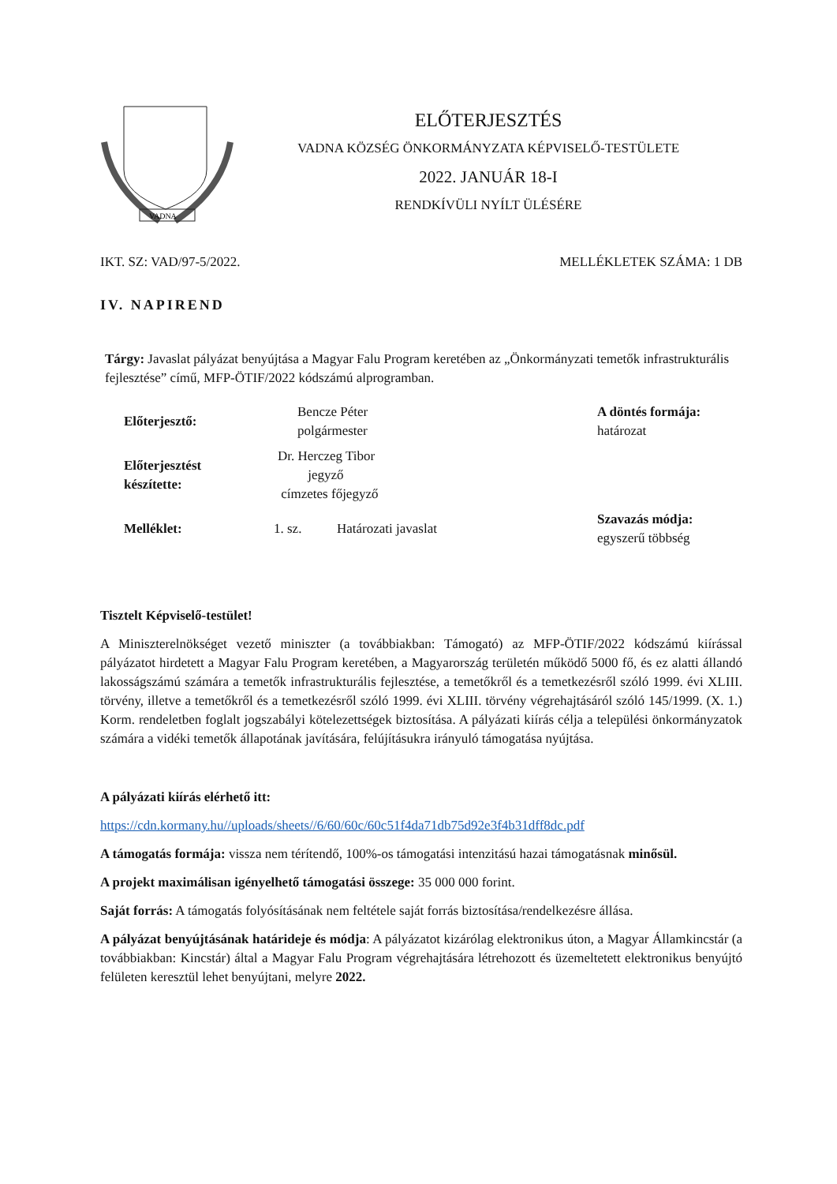VADNA
ELŐTERJESZTÉS
VADNA KÖZSÉG ÖNKORMÁNYZATA KÉPVISELŐ-TESTÜLETE
2022. JANUÁR 18-I
RENDKÍVÜLI NYÍLT ÜLÉSÉRE
IKT. SZ: VAD/97-5/2022. MELLÉKLETEK SZÁMA: 1 DB
IV. NAPIREND
Tárgy: Javaslat pályázat benyújtása a Magyar Falu Program keretében az „Önkormányzati temetők infrastrukturális fejlesztése” című, MFP-ÖTIF/2022 kódszámú alprogramban.
| Előterjesztő: | Bencze Péter polgármester | | A döntés formája: határozat |
| Előterjesztést készítette: | Dr. Herczeg Tibor jegyző címzetes főjegyző | | |
| Melléklet: | 1. sz. | Határozati javaslat | Szavazás módja: egyszerű többség |
Tisztelt Képviselő-testület!
A Miniszterelnökséget vezető miniszter (a továbbiakban: Támogató) az MFP-ÖTIF/2022 kódszámú kiírással pályázatot hirdetett a Magyar Falu Program keretében, a Magyarország területén működő 5000 fő, és ez alatti állandó lakosságszámú számára a temetők infrastrukturális fejlesztése, a temetőkről és a temetkezésről szóló 1999. évi XLIII. törvény, illetve a temetőkről és a temetkezésről szóló 1999. évi XLIII. törvény végrehajtásáról szóló 145/1999. (X. 1.) Korm. rendeletben foglalt jogszabályi kötelezettségek biztosítása. A pályázati kiírás célja a települési önkormányzatok számára a vidéki temetők állapotának javítására, felújításukra irányuló támogatása nyújtása.
A pályázati kiírás elérhető itt:
https://cdn.kormany.hu//uploads/sheets//6/60/60c/60c51f4da71db75d92e3f4b31dff8dc.pdf
A támogatás formája: vissza nem térítendő, 100%-os támogatási intenzitású hazai támogatásnak minősül.
A projekt maximálisan igényelhető támogatási összege: 35 000 000 forint.
Saját forrás: A támogatás folyósításának nem feltétele saját forrás biztosítása/rendelkezésre állása.
A pályázat benyújtásának határideje és módja: A pályázatot kizárólag elektronikus úton, a Magyar Államkincstár (a továbbiakban: Kincstár) által a Magyar Falu Program végrehajtására létrehozott és üzemeltetett elektronikus benyújtó felületen keresztül lehet benyújtani, melyre 2022.